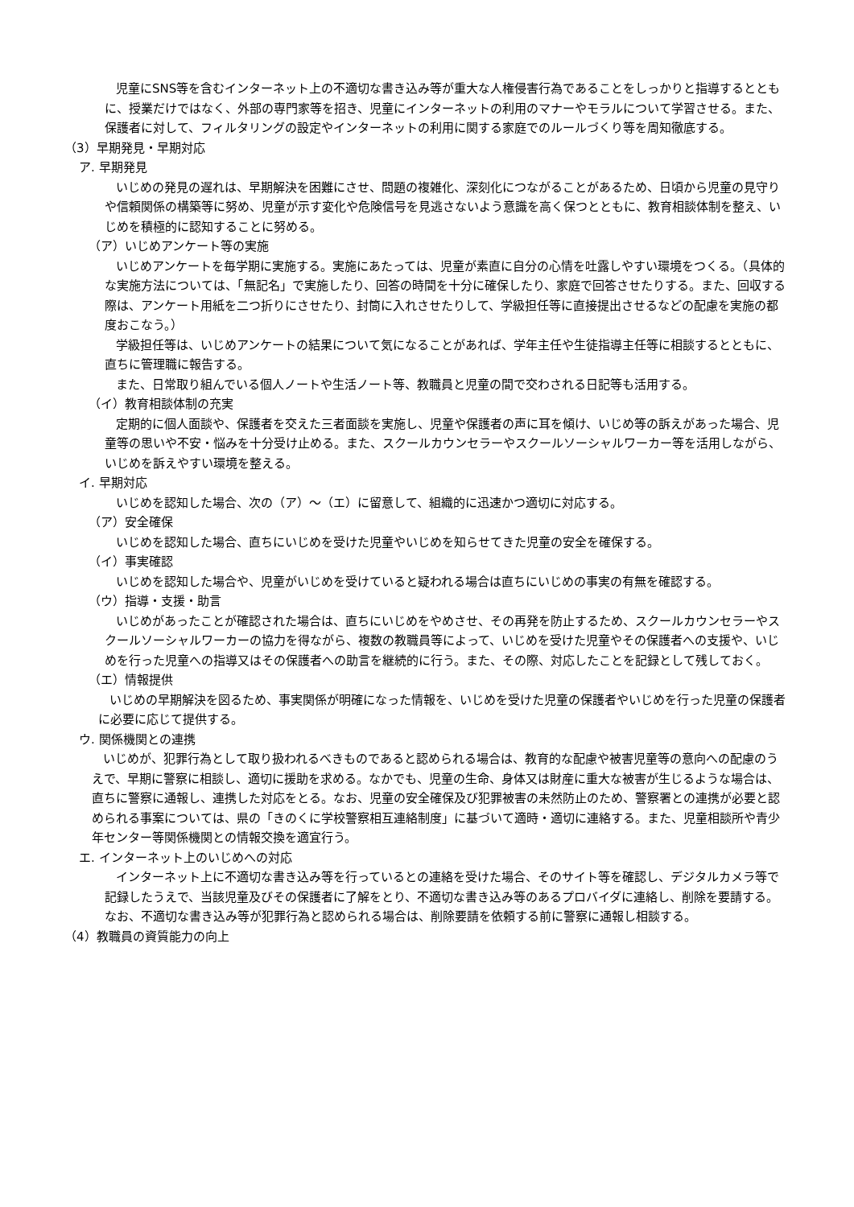児童にSNS等を含むインターネット上の不適切な書き込み等が重大な人権侵害行為であることをしっかりと指導するとともに、授業だけではなく、外部の専門家等を招き、児童にインターネットの利用のマナーやモラルについて学習させる。また、保護者に対して、フィルタリングの設定やインターネットの利用に関する家庭でのルールづくり等を周知徹底する。
（3）早期発見・早期対応
ア. 早期発見
いじめの発見の遅れは、早期解決を困難にさせ、問題の複雑化、深刻化につながることがあるため、日頃から児童の見守りや信頼関係の構築等に努め、児童が示す変化や危険信号を見逃さないよう意識を高く保つとともに、教育相談体制を整え、いじめを積極的に認知することに努める。
（ア）いじめアンケート等の実施
いじめアンケートを毎学期に実施する。実施にあたっては、児童が素直に自分の心情を吐露しやすい環境をつくる。（具体的な実施方法については、「無記名」で実施したり、回答の時間を十分に確保したり、家庭で回答させたりする。また、回収する際は、アンケート用紙を二つ折りにさせたり、封筒に入れさせたりして、学級担任等に直接提出させるなどの配慮を実施の都度おこなう。）
学級担任等は、いじめアンケートの結果について気になることがあれば、学年主任や生徒指導主任等に相談するとともに、直ちに管理職に報告する。
また、日常取り組んでいる個人ノートや生活ノート等、教職員と児童の間で交わされる日記等も活用する。
（イ）教育相談体制の充実
定期的に個人面談や、保護者を交えた三者面談を実施し、児童や保護者の声に耳を傾け、いじめ等の訴えがあった場合、児童等の思いや不安・悩みを十分受け止める。また、スクールカウンセラーやスクールソーシャルワーカー等を活用しながら、いじめを訴えやすい環境を整える。
イ. 早期対応
いじめを認知した場合、次の（ア）～（エ）に留意して、組織的に迅速かつ適切に対応する。
（ア）安全確保
いじめを認知した場合、直ちにいじめを受けた児童やいじめを知らせてきた児童の安全を確保する。
（イ）事実確認
いじめを認知した場合や、児童がいじめを受けていると疑われる場合は直ちにいじめの事実の有無を確認する。
（ウ）指導・支援・助言
いじめがあったことが確認された場合は、直ちにいじめをやめさせ、その再発を防止するため、スクールカウンセラーやスクールソーシャルワーカーの協力を得ながら、複数の教職員等によって、いじめを受けた児童やその保護者への支援や、いじめを行った児童への指導又はその保護者への助言を継続的に行う。また、その際、対応したことを記録として残しておく。
（エ）情報提供
いじめの早期解決を図るため、事実関係が明確になった情報を、いじめを受けた児童の保護者やいじめを行った児童の保護者に必要に応じて提供する。
ウ. 関係機関との連携
いじめが、犯罪行為として取り扱われるべきものであると認められる場合は、教育的な配慮や被害児童等の意向への配慮のうえで、早期に警察に相談し、適切に援助を求める。なかでも、児童の生命、身体又は財産に重大な被害が生じるような場合は、直ちに警察に通報し、連携した対応をとる。なお、児童の安全確保及び犯罪被害の未然防止のため、警察署との連携が必要と認められる事案については、県の「きのくに学校警察相互連絡制度」に基づいて適時・適切に連絡する。また、児童相談所や青少年センター等関係機関との情報交換を適宜行う。
エ. インターネット上のいじめへの対応
インターネット上に不適切な書き込み等を行っているとの連絡を受けた場合、そのサイト等を確認し、デジタルカメラ等で記録したうえで、当該児童及びその保護者に了解をとり、不適切な書き込み等のあるプロバイダに連絡し、削除を要請する。 なお、不適切な書き込み等が犯罪行為と認められる場合は、削除要請を依頼する前に警察に通報し相談する。
（4）教職員の資質能力の向上